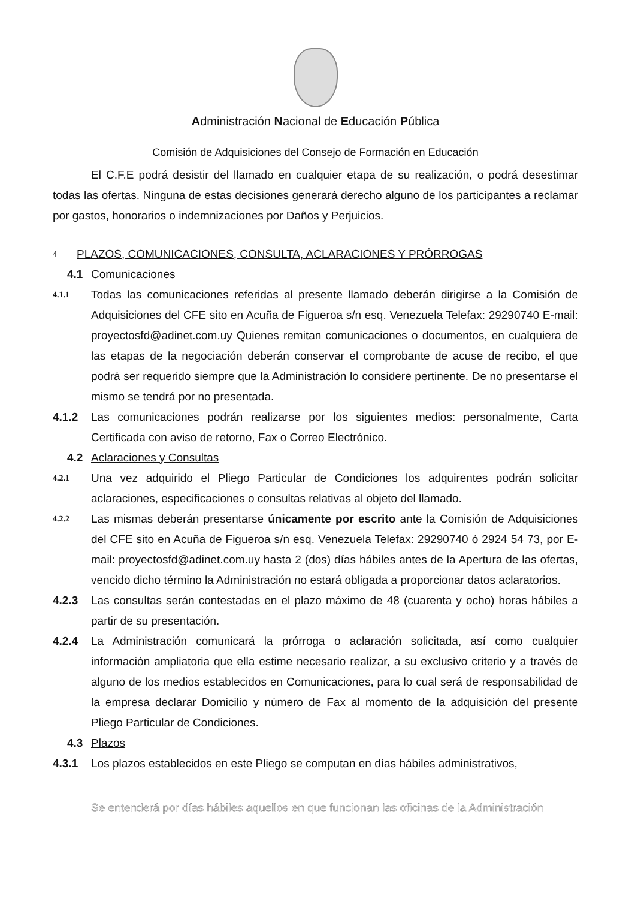Administración Nacional de Educación Pública
Comisión de Adquisiciones del Consejo de Formación en Educación
El C.F.E podrá desistir del llamado en cualquier etapa de su realización, o podrá desestimar todas las ofertas. Ninguna de estas decisiones generará derecho alguno de los participantes a reclamar por gastos, honorarios o indemnizaciones por Daños y Perjuicios.
4 PLAZOS, COMUNICACIONES, CONSULTA, ACLARACIONES Y PRÓRROGAS
4.1 Comunicaciones
4.1.1 Todas las comunicaciones referidas al presente llamado deberán dirigirse a la Comisión de Adquisiciones del CFE sito en Acuña de Figueroa s/n esq. Venezuela Telefax: 29290740 E-mail: proyectosfd@adinet.com.uy Quienes remitan comunicaciones o documentos, en cualquiera de las etapas de la negociación deberán conservar el comprobante de acuse de recibo, el que podrá ser requerido siempre que la Administración lo considere pertinente. De no presentarse el mismo se tendrá por no presentada.
4.1.2 Las comunicaciones podrán realizarse por los siguientes medios: personalmente, Carta Certificada con aviso de retorno, Fax o Correo Electrónico.
4.2 Aclaraciones y Consultas
4.2.1 Una vez adquirido el Pliego Particular de Condiciones los adquirentes podrán solicitar aclaraciones, especificaciones o consultas relativas al objeto del llamado.
4.2.2 Las mismas deberán presentarse únicamente por escrito ante la Comisión de Adquisiciones del CFE sito en Acuña de Figueroa s/n esq. Venezuela Telefax: 29290740 ó 2924 54 73, por E-mail: proyectosfd@adinet.com.uy hasta 2 (dos) días hábiles antes de la Apertura de las ofertas, vencido dicho término la Administración no estará obligada a proporcionar datos aclaratorios.
4.2.3 Las consultas serán contestadas en el plazo máximo de 48 (cuarenta y ocho) horas hábiles a partir de su presentación.
4.2.4 La Administración comunicará la prórroga o aclaración solicitada, así como cualquier información ampliatoria que ella estime necesario realizar, a su exclusivo criterio y a través de alguno de los medios establecidos en Comunicaciones, para lo cual será de responsabilidad de la empresa declarar Domicilio y número de Fax al momento de la adquisición del presente Pliego Particular de Condiciones.
4.3 Plazos
4.3.1 Los plazos establecidos en este Pliego se computan en días hábiles administrativos,
Se entenderá por días hábiles aquellos en que funcionan las oficinas de la Administración